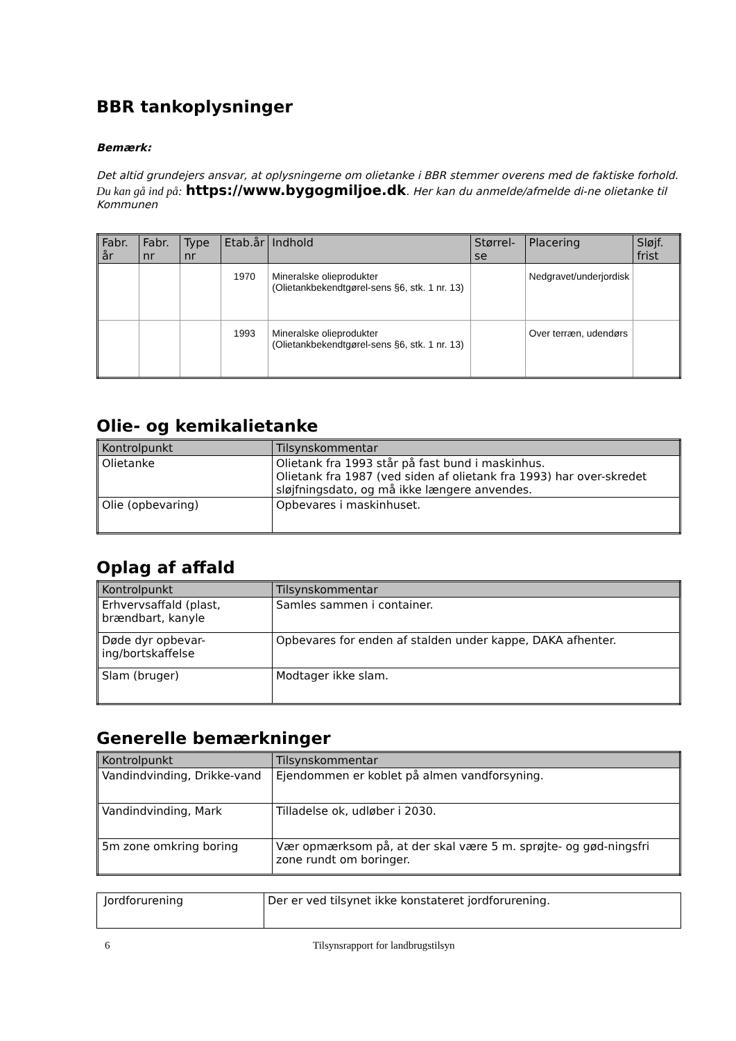BBR tankoplysninger
Bemærk:
Det altid grundejers ansvar, at oplysningerne om olietanke i BBR stemmer overens med de faktiske forhold.
Du kan gå ind på: https://www.bygogmiljoe.dk. Her kan du anmelde/afmelde di-ne olietanke til Kommunen
| Fabr. år | Fabr. nr | Type nr | Etab.år | Indhold | Størrel-se | Placering | Sløjf. frist |
| --- | --- | --- | --- | --- | --- | --- | --- |
| | | | 1970 | Mineralske olieprodukter (Olietankbekendtgørel-sens §6, stk. 1 nr. 13) | | Nedgravet/underjordisk | |
| | | | 1993 | Mineralske olieprodukter (Olietankbekendtgørel-sens §6, stk. 1 nr. 13) | | Over terræn, udendørs | |
Olie- og kemikalietanke
| Kontrolpunkt | Tilsynskommentar |
| --- | --- |
| Olietanke | Olietank fra 1993 står på fast bund i maskinhus. Olietank fra 1987 (ved siden af olietank fra 1993) har over-skredet sløjfningsdato, og må ikke længere anvendes. |
| Olie (opbevaring) | Opbevares i maskinhuset. |
Oplag af affald
| Kontrolpunkt | Tilsynskommentar |
| --- | --- |
| Erhvervsaffald (plast, brændbart, kanyle | Samles sammen i container. |
| Døde dyr opbevar-ing/bortskaffelse | Opbevares for enden af stalden under kappe, DAKA afhenter. |
| Slam (bruger) | Modtager ikke slam. |
Generelle bemærkninger
| Kontrolpunkt | Tilsynskommentar |
| --- | --- |
| Vandindvinding, Drikke-vand | Ejendommen er koblet på almen vandforsyning. |
| Vandindvinding, Mark | Tilladelse ok, udløber i 2030. |
| 5m zone omkring boring | Vær opmærksom på, at der skal være 5 m. sprøjte- og gød-ningsfri zone rundt om boringer. |
| Jordforurening | Der er ved tilsynet ikke konstateret jordforurening. |
6 Tilsynsrapport for landbrugstilsyn